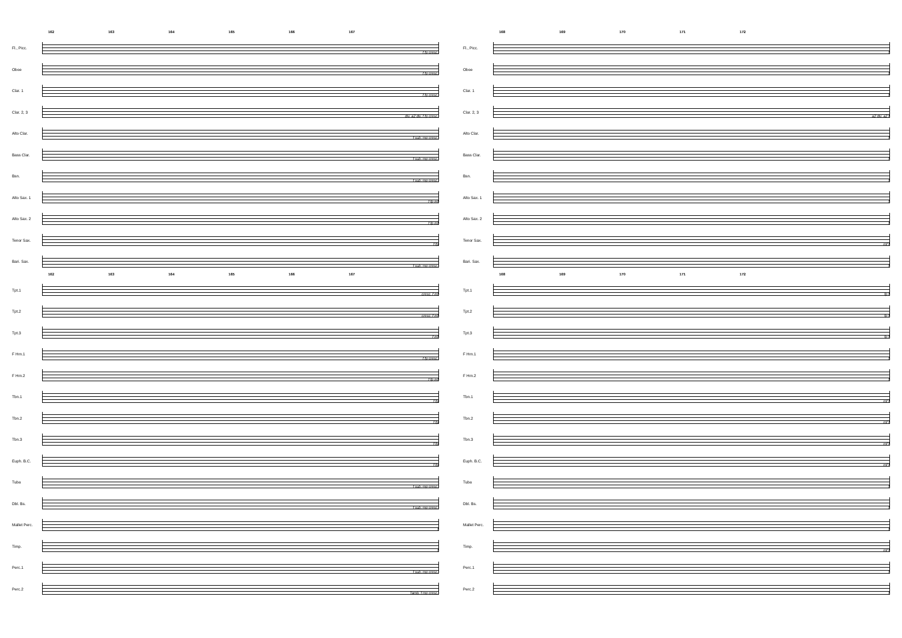162 163 164 165 166 167
Fl., Picc.
f fp cresc.
Oboe
f fp cresc.
Clar. 1
f fp cresc.
Clar. 2, 3
div. a2 div. f fp cresc.
Alto Clar.
f sub. mp cresc.
Bass Clar.
f sub. mp cresc.
Bsn.
f sub. mp cresc.
Alto Sax. 1
f fp mf
Alto Sax. 2
f fp mf
Tenor Sax.
f fp
Bari. Sax.
f sub. mp cresc.
162 163 164 165 166 167
Tpt.1
cresc. f mf
Tpt.2
cresc. f mf
Tpt.3
f mf
F Hrn.1
f fp cresc.
F Hrn.2
f fp mf
Tbn.1
f fp
Tbn.2
f fp
Tbn.3
f fp
Euph. B.C.
f fp
Tuba
f sub. mp cresc.
Dbl. Bs.
f sub. mp cresc.
Mallet Perc.
f
Timp.
f
Perc.1
f sub. mp cresc.
Perc.2
Tamb. f mp cresc.
168 169 170 171 172
Fl., Picc.
f
Oboe
f
Clar. 1
f
Clar. 2, 3
a2 div. a2 f
Alto Clar.
f
Bass Clar.
f
Bsn.
f
Alto Sax. 1
f
Alto Sax. 2
f
Tenor Sax.
mf f
Bari. Sax.
f
168 169 170 171 172
Tpt.1
fp f
Tpt.2
fp f
Tpt.3
fp f
F Hrn.1
f
F Hrn.2
f
Tbn.1
mf f
Tbn.2
mf f
Tbn.3
mf f
Euph. B.C.
mf f
Tuba
f
Dbl. Bs.
f
Mallet Perc.
f
Timp.
mf f
Perc.1
f
Perc.2
f